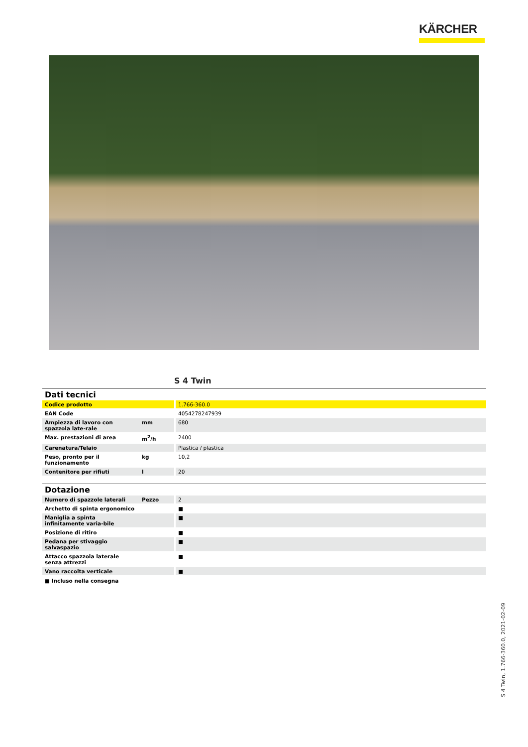KÄRCHER
S 4 Twin
Dati tecnici
| Codice prodotto | | 1.766-360.0 |
| EAN Code | | 4054278247939 |
| Ampiezza di lavoro con spazzola late-rale | mm | 680 |
| Max. prestazioni di area | m<sup>2</sup>/h | 2400 |
| Carenatura/Telaio | | Plastica / plastica |
| Peso, pronto per il funzionamento | kg | 10,2 |
| Contenitore per rifiuti | l | 20 |
Dotazione
| Numero di spazzole laterali | Pezzo | 2 |
| Archetto di spinta ergonomico | | ■ |
| Maniglia a spinta infinitamente varia-bile | | ■ |
| Posizione di ritiro | | ■ |
| Pedana per stivaggio salvaspazio | | ■ |
| Attacco spazzola laterale senza attrezzi | | ■ |
| Vano raccolta verticale | | ■ |
■ Incluso nella consegna
S 4 Twin, 1.766-360.0, 2021-02-09